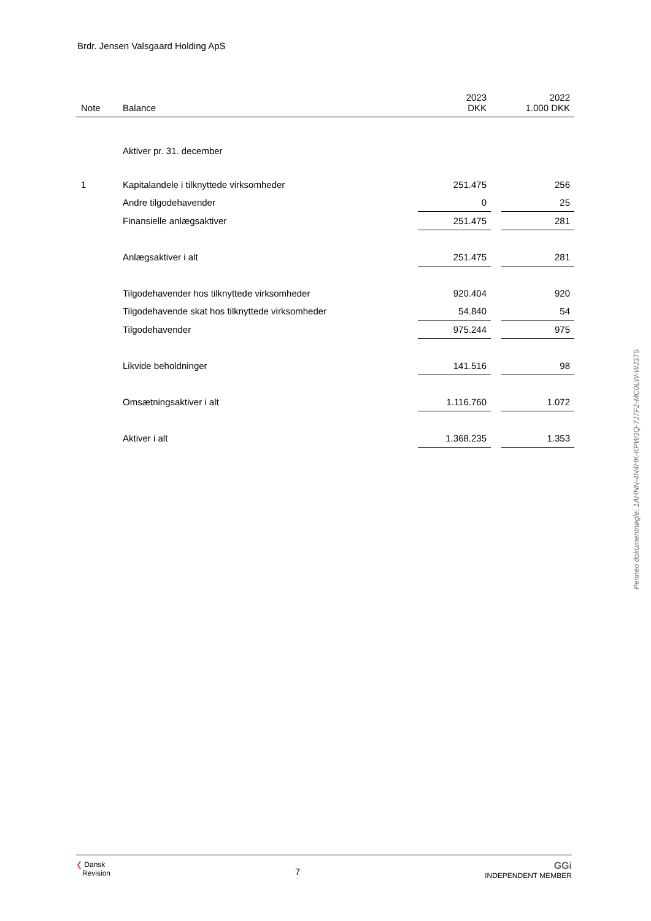Brdr. Jensen Valsgaard Holding ApS
| Note | Balance | 2023 DKK | | 2022 1.000 DKK |
| --- | --- | --- | --- | --- |
| | Aktiver pr. 31. december | | | |
| 1 | Kapitalandele i tilknyttede virksomheder | 251.475 | | 256 |
| | Andre tilgodehavender | 0 | | 25 |
| | Finansielle anlægsaktiver | 251.475 | | 281 |
| | Anlægsaktiver i alt | 251.475 | | 281 |
| | Tilgodehavender hos tilknyttede virksomheder | 920.404 | | 920 |
| | Tilgodehavende skat hos tilknyttede virksomheder | 54.840 | | 54 |
| | Tilgodehavender | 975.244 | | 975 |
| | Likvide beholdninger | 141.516 | | 98 |
| | Omsætningsaktiver i alt | 1.116.760 | | 1.072 |
| | Aktiver i alt | 1.368.235 | | 1.353 |
Penneo dokumentnøgle: 1AHNN-4N4HK-KPW3Q-7J7F2-MC0LW-WJ3T5
❮ Dansk
Revision
7
GGi
INDEPENDENT MEMBER